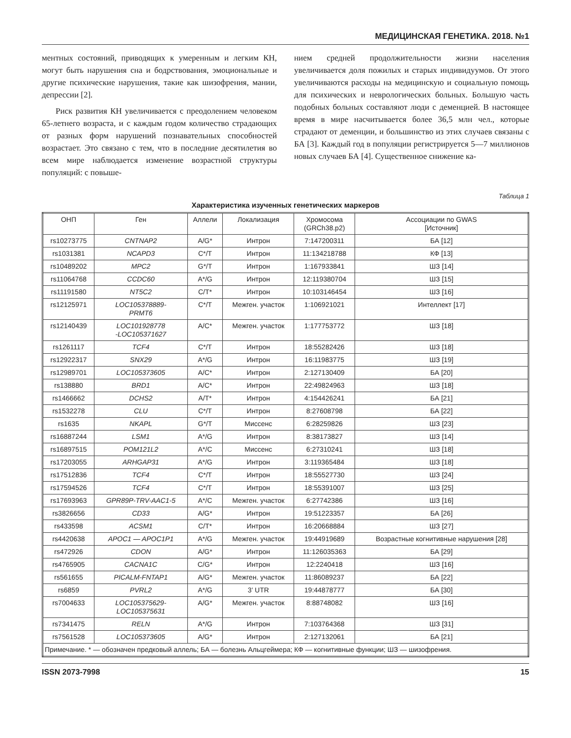МЕДИЦИНСКАЯ ГЕНЕТИКА. 2018. №1
ментных состояний, приводящих к умеренным и легким КН, могут быть нарушения сна и бодрствования, эмоциональные и другие психические нарушения, такие как шизофрения, мании, депрессии [2].
Риск развития КН увеличивается с преодолением человеком 65-летнего возраста, и с каждым годом количество страдающих от разных форм нарушений познавательных способностей возрастает. Это связано с тем, что в последние десятилетия во всем мире наблюдается изменение возрастной структуры популяций: с повыше-
нием средней продолжительности жизни населения увеличивается доля пожилых и старых индивидуумов. От этого увеличиваются расходы на медицинскую и социальную помощь для психических и неврологических больных. Большую часть подобных больных составляют люди с деменцией. В настоящее время в мире насчитывается более 36,5 млн чел., которые страдают от деменции, и большинство из этих случаев связаны с БА [3]. Каждый год в популяции регистрируется 5—7 миллионов новых случаев БА [4]. Существенное снижение ка-
Таблица 1
Характеристика изученных генетических маркеров
| ОНП | Ген | Аллели | Локализация | Хромосома (GRCh38.p2) | Ассоциации по GWAS [Источник] |
| --- | --- | --- | --- | --- | --- |
| rs10273775 | CNTNAP2 | A/G* | Интрон | 7:147200311 | БА [12] |
| rs1031381 | NCAPD3 | C*/T | Интрон | 11:134218788 | КФ [13] |
| rs10489202 | MPC2 | G*/T | Интрон | 1:167933841 | ШЗ [14] |
| rs11064768 | CCDC60 | A*/G | Интрон | 12:119380704 | ШЗ [15] |
| rs11191580 | NT5C2 | C/T* | Интрон | 10:103146454 | ШЗ [16] |
| rs12125971 | LOC105378889- PRMT6 | C*/T | Межген. участок | 1:106921021 | Интеллект [17] |
| rs12140439 | LOC101928778 -LOC105371627 | A/C* | Межген. участок | 1:177753772 | ШЗ [18] |
| rs1261117 | TCF4 | C*/T | Интрон | 18:55282426 | ШЗ [18] |
| rs12922317 | SNX29 | A*/G | Интрон | 16:11983775 | ШЗ [19] |
| rs12989701 | LOC105373605 | A/C* | Интрон | 2:127130409 | БА [20] |
| rs138880 | BRD1 | A/C* | Интрон | 22:49824963 | ШЗ [18] |
| rs1466662 | DCHS2 | A/T* | Интрон | 4:154426241 | БА [21] |
| rs1532278 | CLU | C*/T | Интрон | 8:27608798 | БА [22] |
| rs1635 | NKAPL | G*/T | Миссенс | 6:28259826 | ШЗ [23] |
| rs16887244 | LSM1 | A*/G | Интрон | 8:38173827 | ШЗ [14] |
| rs16897515 | POM121L2 | A*/C | Миссенс | 6:27310241 | ШЗ [18] |
| rs17203055 | ARHGAP31 | A*/G | Интрон | 3:119365484 | ШЗ [18] |
| rs17512836 | TCF4 | C*/T | Интрон | 18:55527730 | ШЗ [24] |
| rs17594526 | TCF4 | C*/T | Интрон | 18:55391007 | ШЗ [25] |
| rs17693963 | GPR89P-TRV-AAC1-5 | A*/C | Межген. участок | 6:27742386 | ШЗ [16] |
| rs3826656 | CD33 | A/G* | Интрон | 19:51223357 | БА [26] |
| rs433598 | ACSM1 | C/T* | Интрон | 16:20668884 | ШЗ [27] |
| rs4420638 | APOC1 — APOC1P1 | A*/G | Межген. участок | 19:44919689 | Возрастные когнитивные нарушения [28] |
| rs472926 | CDON | A/G* | Интрон | 11:126035363 | БА [29] |
| rs4765905 | CACNA1C | C/G* | Интрон | 12:2240418 | ШЗ [16] |
| rs561655 | PICALM-FNTAP1 | A/G* | Межген. участок | 11:86089237 | БА [22] |
| rs6859 | PVRL2 | A*/G | 3’ UTR | 19:44878777 | БА [30] |
| rs7004633 | LOC105375629- LOC105375631 | A/G* | Межген. участок | 8:88748082 | ШЗ [16] |
| rs7341475 | RELN | A*/G | Интрон | 7:103764368 | ШЗ [31] |
| rs7561528 | LOC105373605 | A/G* | Интрон | 2:127132061 | БА [21] |
| Примечание. * — обозначен предковый аллель; БА — болезнь Альцгеймера; КФ — когнитивные функции; ШЗ — шизофрения. | | | | | |
ISSN 2073-7998 15